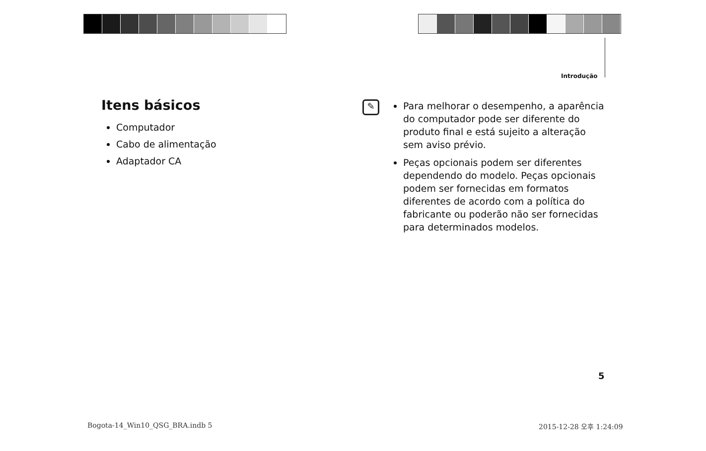Introdução
Itens básicos
Computador
Cabo de alimentação
Adaptador CA
✎
Para melhorar o desempenho, a aparência do computador pode ser diferente do produto final e está sujeito a alteração sem aviso prévio.
Peças opcionais podem ser diferentes dependendo do modelo. Peças opcionais podem ser fornecidas em formatos diferentes de acordo com a política do fabricante ou poderão não ser fornecidas para determinados modelos.
5
Bogota-14_Win10_QSG_BRA.indb 5 2015-12-28 오후 1:24:09